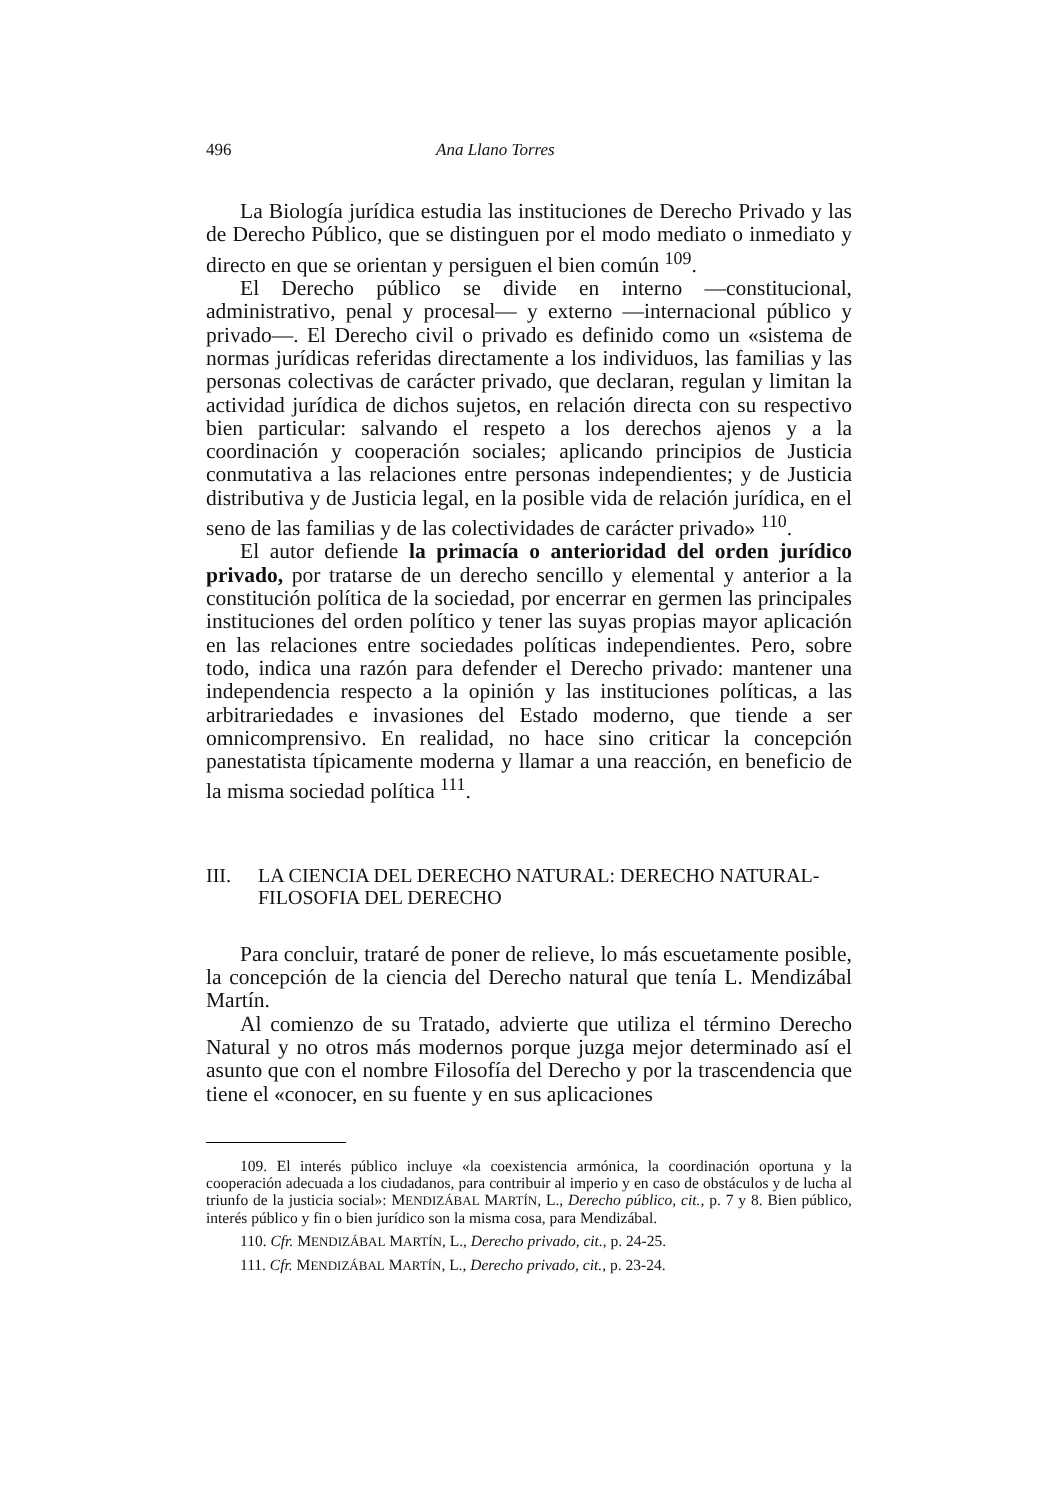496 Ana Llano Torres
La Biología jurídica estudia las instituciones de Derecho Privado y las de Derecho Público, que se distinguen por el modo mediato o inmediato y directo en que se orientan y persiguen el bien común <sup>109</sup>.
El Derecho público se divide en interno —constitucional, administrativo, penal y procesal— y externo —internacional público y privado—. El Derecho civil o privado es definido como un «sistema de normas jurídicas referidas directamente a los individuos, las familias y las personas colectivas de carácter privado, que declaran, regulan y limitan la actividad jurídica de dichos sujetos, en relación directa con su respectivo bien particular: salvando el respeto a los derechos ajenos y a la coordinación y cooperación sociales; aplicando principios de Justicia conmutativa a las relaciones entre personas independientes; y de Justicia distributiva y de Justicia legal, en la posible vida de relación jurídica, en el seno de las familias y de las colectividades de carácter privado» <sup>110</sup>.
El autor defiende la primacía o anterioridad del orden jurídico privado, por tratarse de un derecho sencillo y elemental y anterior a la constitución política de la sociedad, por encerrar en germen las principales instituciones del orden político y tener las suyas propias mayor aplicación en las relaciones entre sociedades políticas independientes. Pero, sobre todo, indica una razón para defender el Derecho privado: mantener una independencia respecto a la opinión y las instituciones políticas, a las arbitrariedades e invasiones del Estado moderno, que tiende a ser omnicomprensivo. En realidad, no hace sino criticar la concepción panestatista típicamente moderna y llamar a una reacción, en beneficio de la misma sociedad política <sup>111</sup>.
III. LA CIENCIA DEL DERECHO NATURAL: DERECHO NATURAL-FILOSOFIA DEL DERECHO
Para concluir, trataré de poner de relieve, lo más escuetamente posible, la concepción de la ciencia del Derecho natural que tenía L. Mendizábal Martín.
Al comienzo de su Tratado, advierte que utiliza el término Derecho Natural y no otros más modernos porque juzga mejor determinado así el asunto que con el nombre Filosofía del Derecho y por la trascendencia que tiene el «conocer, en su fuente y en sus aplicaciones
109. El interés público incluye «la coexistencia armónica, la coordinación oportuna y la cooperación adecuada a los ciudadanos, para contribuir al imperio y en caso de obstáculos y de lucha al triunfo de la justicia social»: MENDIZÁBAL MARTÍN, L., Derecho público, cit., p. 7 y 8. Bien público, interés público y fin o bien jurídico son la misma cosa, para Mendizábal.
110. Cfr. MENDIZÁBAL MARTÍN, L., Derecho privado, cit., p. 24-25.
111. Cfr. MENDIZÁBAL MARTÍN, L., Derecho privado, cit., p. 23-24.